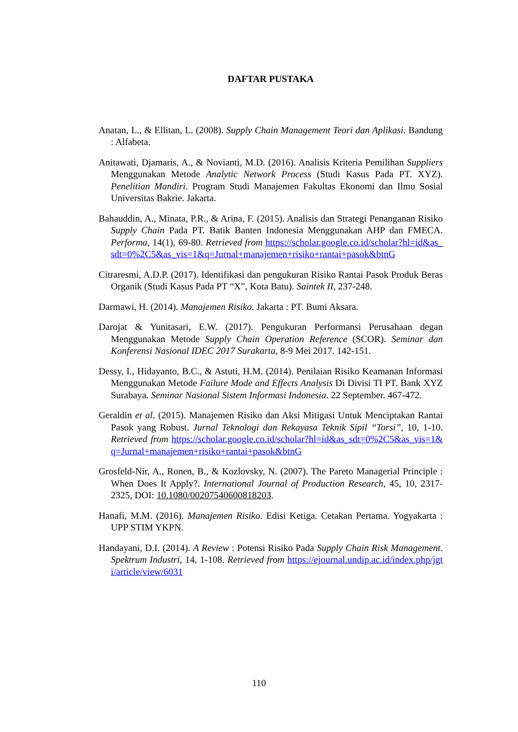DAFTAR PUSTAKA
Anatan, L., & Ellitan, L. (2008). Supply Chain Management Teori dan Aplikasi. Bandung : Alfabeta.
Anitawati, Djamaris, A., & Novianti, M.D. (2016). Analisis Kriteria Pemilihan Suppliers Menggunakan Metode Analytic Network Process (Studi Kasus Pada PT. XYZ). Penelitian Mandiri. Program Studi Manajemen Fakultas Ekonomi dan Ilmu Sosial Universitas Bakrie. Jakarta.
Bahauddin, A., Minata, P.R., & Arina, F. (2015). Analisis dan Strategi Penanganan Risiko Supply Chain Pada PT. Batik Banten Indonesia Menggunakan AHP dan FMECA. Performa, 14(1), 69-80. Retrieved from https://scholar.google.co.id/scholar?hl=id&as_sdt=0%2C5&as_vis=1&q=Jurnal+manajemen+risiko+rantai+pasok&btnG
Citraresmi, A.D.P. (2017). Identifikasi dan pengukuran Risiko Rantai Pasok Produk Beras Organik (Studi Kasus Pada PT “X”, Kota Batu). Saintek II, 237-248.
Darmawi, H. (2014). Manajemen Risiko. Jakarta : PT. Bumi Aksara.
Darojat & Yunitasari, E.W. (2017). Pengukuran Performansi Perusahaan degan Menggunakan Metode Supply Chain Operation Reference (SCOR). Seminar dan Konferensi Nasional IDEC 2017 Surakarta, 8-9 Mei 2017. 142-151.
Dessy, I., Hidayanto, B.C., & Astuti, H.M. (2014). Penilaian Risiko Keamanan Informasi Menggunakan Metode Failure Mode and Effects Analysis Di Divisi TI PT. Bank XYZ Surabaya. Seminar Nasional Sistem Informasi Indonesia. 22 September. 467-472.
Geraldin et al. (2015). Manajemen Risiko dan Aksi Mitigasi Untuk Menciptakan Rantai Pasok yang Robust. Jurnal Teknologi dan Rekayasa Teknik Sipil “Torsi”, 10, 1-10. Retrieved from https://scholar.google.co.id/scholar?hl=id&as_sdt=0%2C5&as_vis=1&q=Jurnal+manajemen+risiko+rantai+pasok&btnG
Grosfeld-Nir, A., Ronen, B., & Kozlovsky, N. (2007). The Pareto Managerial Principle : When Does It Apply?. International Journal of Production Research, 45, 10, 2317-2325, DOI: 10.1080/00207540600818203.
Hanafi, M.M. (2016). Manajemen Risiko. Edisi Ketiga. Cetakan Pertama. Yogyakarta : UPP STIM YKPN.
Handayani, D.I. (2014). A Review : Potensi Risiko Pada Supply Chain Risk Management. Spektrum Industri, 14, 1-108. Retrieved from https://ejournal.undip.ac.id/index.php/jgti/article/view/6031
110